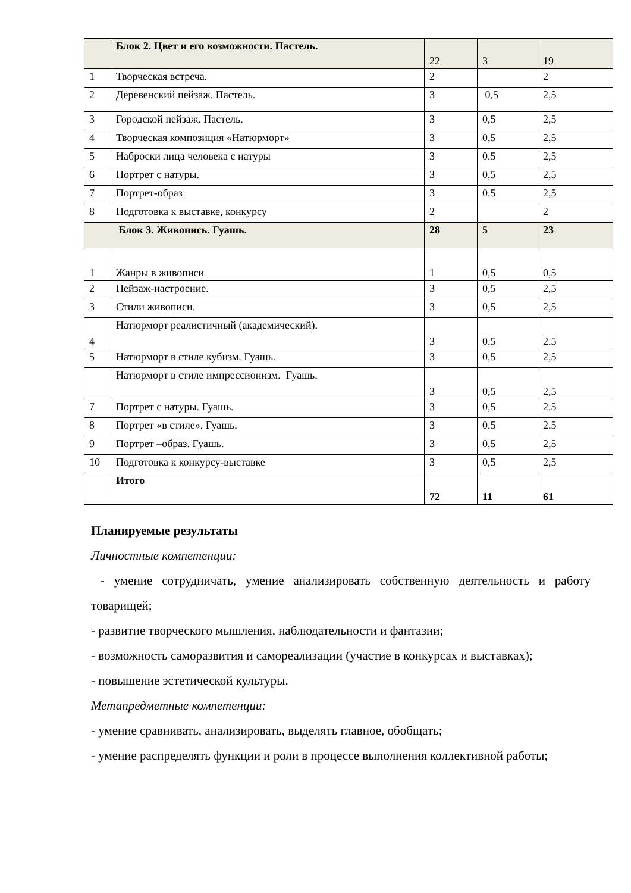| | Блок 2. Цвет и его возможности. Пастель. | 22 | 3 | 19 |
| 1 | Творческая встреча. | 2 | | 2 |
| 2 | Деревенский пейзаж. Пастель. | 3 | 0,5 | 2,5 |
| 3 | Городской пейзаж. Пастель. | 3 | 0,5 | 2,5 |
| 4 | Творческая композиция «Натюрморт» | 3 | 0,5 | 2,5 |
| 5 | Наброски лица человека с натуры | 3 | 0.5 | 2,5 |
| 6 | Портрет с натуры. | 3 | 0,5 | 2,5 |
| 7 | Портрет-образ | 3 | 0.5 | 2,5 |
| 8 | Подготовка к выставке, конкурсу | 2 | | 2 |
| | Блок 3. Живопись. Гуашь. | 28 | 5 | 23 |
| 1 | Жанры в живописи | 1 | 0,5 | 0,5 |
| 2 | Пейзаж-настроение. | 3 | 0,5 | 2,5 |
| 3 | Стили живописи. | 3 | 0,5 | 2,5 |
| 4 | Натюрморт реалистичный (академический). | 3 | 0.5 | 2.5 |
| 5 | Натюрморт в стиле кубизм. Гуашь. | 3 | 0,5 | 2,5 |
| | Натюрморт в стиле импрессионизм. Гуашь. | 3 | 0,5 | 2,5 |
| 7 | Портрет с натуры. Гуашь. | 3 | 0,5 | 2.5 |
| 8 | Портрет «в стиле». Гуашь. | 3 | 0.5 | 2.5 |
| 9 | Портрет –образ. Гуашь. | 3 | 0,5 | 2,5 |
| 10 | Подготовка к конкурсу-выставке | 3 | 0,5 | 2,5 |
| | Итого | 72 | 11 | 61 |
Планируемые результаты
Личностные компетенции:
- умение сотрудничать, умение анализировать собственную деятельность и работу товарищей;
- развитие творческого мышления, наблюдательности и фантазии;
- возможность саморазвития и самореализации (участие в конкурсах и выставках);
- повышение эстетической культуры.
Метапредметные компетенции:
- умение сравнивать, анализировать, выделять главное, обобщать;
- умение распределять функции и роли в процессе выполнения коллективной работы;